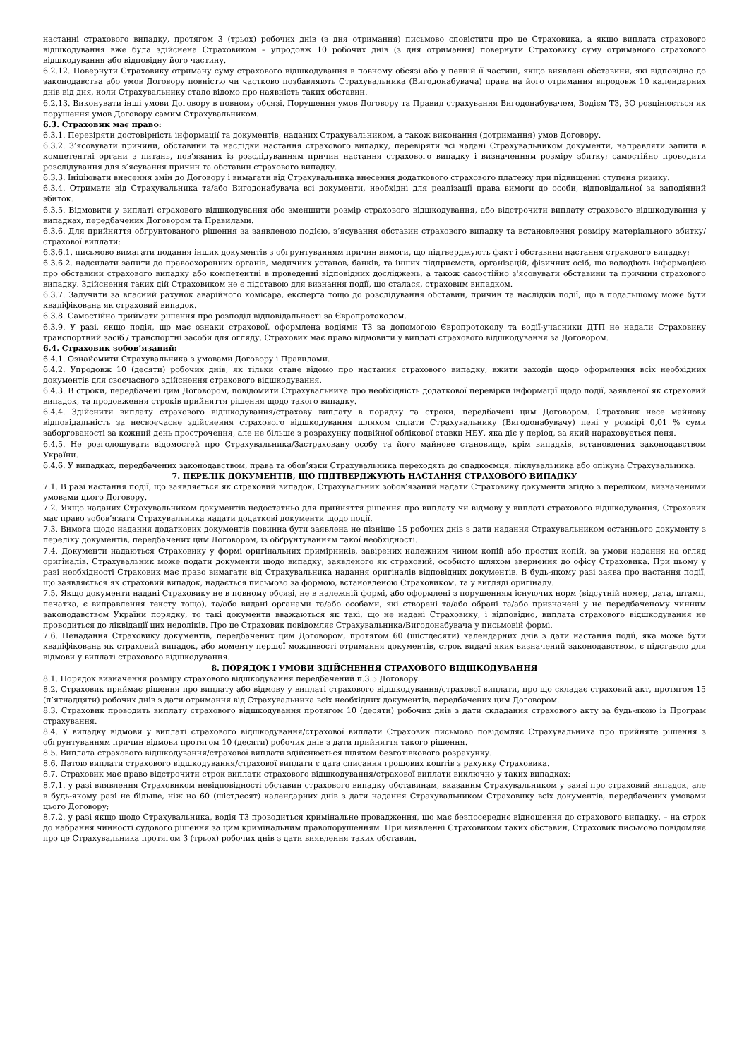настанні страхового випадку, протягом 3 (трьох) робочих днів (з дня отримання) письмово сповістити про це Страховика, а якщо виплата страхового відшкодування вже була здійснена Страховиком – упродовж 10 робочих днів (з дня отримання) повернути Страховику суму отриманого страхового відшкодування або відповідну його частину.
6.2.12. Повернути Страховику отриману суму страхового відшкодування в повному обсязі або у певній її частині, якщо виявлені обставини, які відповідно до законодавства або умов Договору повністю чи частково позбавляють Страхувальника (Вигодонабувача) права на його отримання впродовж 10 календарних днів від дня, коли Страхувальнику стало відомо про наявність таких обставин.
6.2.13. Виконувати інші умови Договору в повному обсязі. Порушення умов Договору та Правил страхування Вигодонабувачем, Водієм ТЗ, ЗО розцінюється як порушення умов Договору самим Страхувальником.
6.3. Страховик має право:
6.3.1. Перевіряти достовірність інформації та документів, наданих Страхувальником, а також виконання (дотримання) умов Договору.
6.3.2. З’ясовувати причини, обставини та наслідки настання страхового випадку, перевіряти всі надані Страхувальником документи, направляти запити в компетентні органи з питань, пов’язаних із розслідуванням причин настання страхового випадку і визначенням розміру збитку; самостійно проводити розслідування для з’ясування причин та обставин страхового випадку.
6.3.3. Ініціювати внесення змін до Договору і вимагати від Страхувальника внесення додаткового страхового платежу при підвищенні ступеня ризику.
6.3.4. Отримати від Страхувальника та/або Вигодонабувача всі документи, необхідні для реалізації права вимоги до особи, відповідальної за заподіяний збиток.
6.3.5. Відмовити у виплаті страхового відшкодування або зменшити розмір страхового відшкодування, або відстрочити виплату страхового відшкодування у випадках, передбачених Договором та Правилами.
6.3.6. Для прийняття обґрунтованого рішення за заявленою подією, з’ясування обставин страхового випадку та встановлення розміру матеріального збитку/страхової виплати:
6.3.6.1. письмово вимагати подання інших документів з обґрунтуванням причин вимоги, що підтверджують факт і обставини настання страхового випадку;
6.3.6.2. надсилати запити до правоохоронних органів, медичних установ, банків, та інших підприємств, організацій, фізичних осіб, що володіють інформацією про обставини страхового випадку або компетентні в проведенні відповідних досліджень, а також самостійно з'ясовувати обставини та причини страхового випадку. Здійснення таких дій Страховиком не є підставою для визнання події, що сталася, страховим випадком.
6.3.7. Залучити за власний рахунок аварійного комісара, експерта тощо до розслідування обставин, причин та наслідків події, що в подальшому може бути кваліфікована як страховий випадок.
6.3.8. Самостійно приймати рішення про розподіл відповідальності за Європротоколом.
6.3.9. У разі, якщо подія, що має ознаки страхової, оформлена водіями ТЗ за допомогою Європротоколу та водії-учасники ДТП не надали Страховику транспортний засіб / транспортні засоби для огляду, Страховик має право відмовити у виплаті страхового відшкодування за Договором.
6.4. Страховик зобов’язаний:
6.4.1. Ознайомити Страхувальника з умовами Договору і Правилами.
6.4.2. Упродовж 10 (десяти) робочих днів, як тільки стане відомо про настання страхового випадку, вжити заходів щодо оформлення всіх необхідних документів для своєчасного здійснення страхового відшкодування.
6.4.3. В строки, передбачені цим Договором, повідомити Страхувальника про необхідність додаткової перевірки інформації щодо події, заявленої як страховий випадок, та продовження строків прийняття рішення щодо такого випадку.
6.4.4. Здійснити виплату страхового відшкодування/страхову виплату в порядку та строки, передбачені цим Договором. Страховик несе майнову відповідальність за несвоєчасне здійснення страхового відшкодування шляхом сплати Страхувальнику (Вигодонабувачу) пені у розмірі 0,01 % суми заборгованості за кожний день прострочення, але не більше з розрахунку подвійної облікової ставки НБУ, яка діє у період, за який нараховується пеня.
6.4.5. Не розголошувати відомостей про Страхувальника/Застраховану особу та його майнове становище, крім випадків, встановлених законодавством України.
6.4.6. У випадках, передбачених законодавством, права та обов’язки Страхувальника переходять до спадкоємця, піклувальника або опікуна Страхувальника.
7. ПЕРЕЛІК ДОКУМЕНТІВ, ЩО ПІДТВЕРДЖУЮТЬ НАСТАННЯ СТРАХОВОГО ВИПАДКУ
7.1. В разі настання події, що заявляється як страховий випадок, Страхувальник зобов’язаний надати Страховику документи згідно з переліком, визначеними умовами цього Договору.
7.2. Якщо наданих Страхувальником документів недостатньо для прийняття рішення про виплату чи відмову у виплаті страхового відшкодування, Страховик має право зобов’язати Страхувальника надати додаткові документи щодо події.
7.3. Вимога щодо надання додаткових документів повинна бути заявлена не пізніше 15 робочих днів з дати надання Страхувальником останнього документу з переліку документів, передбачених цим Договором, із обґрунтуванням такої необхідності.
7.4. Документи надаються Страховику у формі оригінальних примірників, завірених належним чином копій або простих копій, за умови надання на огляд оригіналів. Страхувальник може подати документи щодо випадку, заявленого як страховий, особисто шляхом звернення до офісу Страховика. При цьому у разі необхідності Страховик має право вимагати від Страхувальника надання оригіналів відповідних документів. В будь-якому разі заява про настання події, що заявляється як страховий випадок, надається письмово за формою, встановленою Страховиком, та у вигляді оригіналу.
7.5. Якщо документи надані Страховику не в повному обсязі, не в належній формі, або оформлені з порушенням існуючих норм (відсутній номер, дата, штамп, печатка, є виправлення тексту тощо), та/або видані органами та/або особами, які створені та/або обрані та/або призначені у не передбаченому чинним законодавством України порядку, то такі документи вважаються як такі, що не надані Страховику, і відповідно, виплата страхового відшкодування не проводиться до ліквідації цих недоліків. Про це Страховик повідомляє Страхувальника/Вигодонабувача у письмовій формі.
7.6. Ненадання Страховику документів, передбачених цим Договором, протягом 60 (шістдесяти) календарних днів з дати настання події, яка може бути кваліфікована як страховий випадок, або моменту першої можливості отримання документів, строк видачі яких визначений законодавством, є підставою для відмови у виплаті страхового відшкодування.
8. ПОРЯДОК І УМОВИ ЗДІЙСНЕННЯ СТРАХОВОГО ВІДШКОДУВАННЯ
8.1. Порядок визначення розміру страхового відшкодування передбачений п.3.5 Договору.
8.2. Страховик приймає рішення про виплату або відмову у виплаті страхового відшкодування/страхової виплати, про що складає страховий акт, протягом 15 (п’ятнадцяти) робочих днів з дати отримання від Страхувальника всіх необхідних документів, передбачених цим Договором.
8.3. Страховик проводить виплату страхового відшкодування протягом 10 (десяти) робочих днів з дати складання страхового акту за будь-якою із Програм страхування.
8.4. У випадку відмови у виплаті страхового відшкодування/страхової виплати Страховик письмово повідомляє Страхувальника про прийняте рішення з обґрунтуванням причин відмови протягом 10 (десяти) робочих днів з дати прийняття такого рішення.
8.5. Виплата страхового відшкодування/страхової виплати здійснюється шляхом безготівкового розрахунку.
8.6. Датою виплати страхового відшкодування/страхової виплати є дата списання грошових коштів з рахунку Страховика.
8.7. Страховик має право відстрочити строк виплати страхового відшкодування/страхової виплати виключно у таких випадках:
8.7.1. у разі виявлення Страховиком невідповідності обставин страхового випадку обставинам, вказаним Страхувальником у заяві про страховий випадок, але в будь-якому разі не більше, ніж на 60 (шістдесят) календарних днів з дати надання Страхувальником Страховику всіх документів, передбачених умовами цього Договору;
8.7.2. у разі якщо щодо Страхувальника, водія ТЗ проводиться кримінальне провадження, що має безпосереднє відношення до страхового випадку, – на строк до набрання чинності судового рішення за цим кримінальним правопорушенням. При виявленні Страховиком таких обставин, Страховик письмово повідомляє про це Страхувальника протягом 3 (трьох) робочих днів з дати виявлення таких обставин.